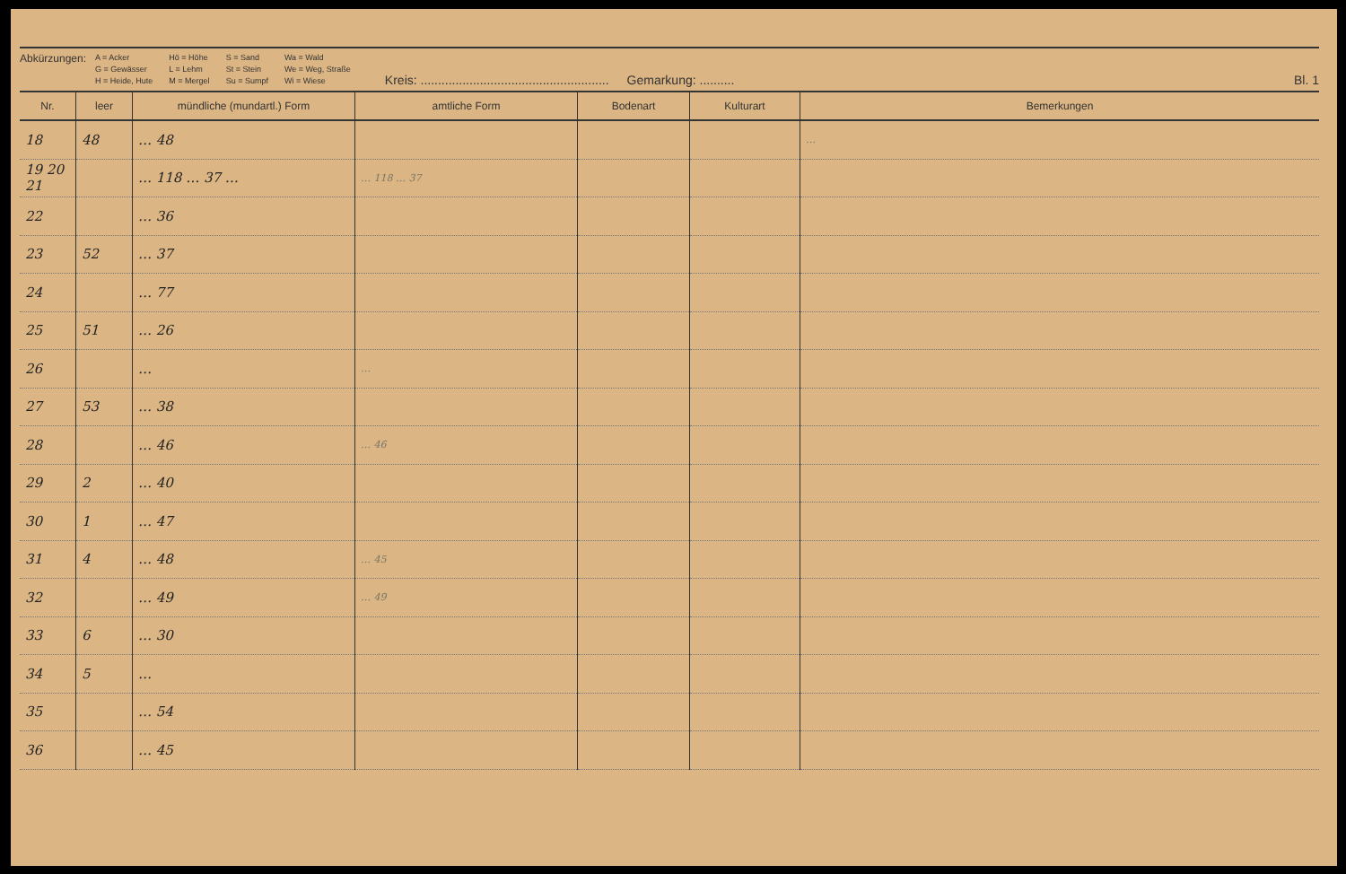Abkürzungen:
A = Acker
G = Gewässer
H = Heide, Hute
Hö = Höhe
L = Lehm
M = Mergel
S = Sand
St = Stein
Su = Sumpf
Wa = Wald
We = Weg, Straße
Wi = Wiese
Kreis: ......................................................
Gemarkung: .......... Bl. 1
| Nr. | leer | mündliche (mundartl.) Form | amtliche Form | Bodenart | Kulturart | Bemerkungen |
| --- | --- | --- | --- | --- | --- | --- |
| 18 | 48 | … 48 | | | | … |
| 19 20 21 | | … 118 … 37 … | … 118 … 37 | | | |
| 22 | | … 36 | | | | |
| 23 | 52 | … 37 | | | | |
| 24 | | … 77 | | | | |
| 25 | 51 | … 26 | | | | |
| 26 | | … | … | | | |
| 27 | 53 | … 38 | | | | |
| 28 | | … 46 | … 46 | | | |
| 29 | 2 | … 40 | | | | |
| 30 | 1 | … 47 | | | | |
| 31 | 4 | … 48 | … 45 | | | |
| 32 | | … 49 | … 49 | | | |
| 33 | 6 | … 30 | | | | |
| 34 | 5 | … | | | | |
| 35 | | … 54 | | | | |
| 36 | | … 45 | | | | |